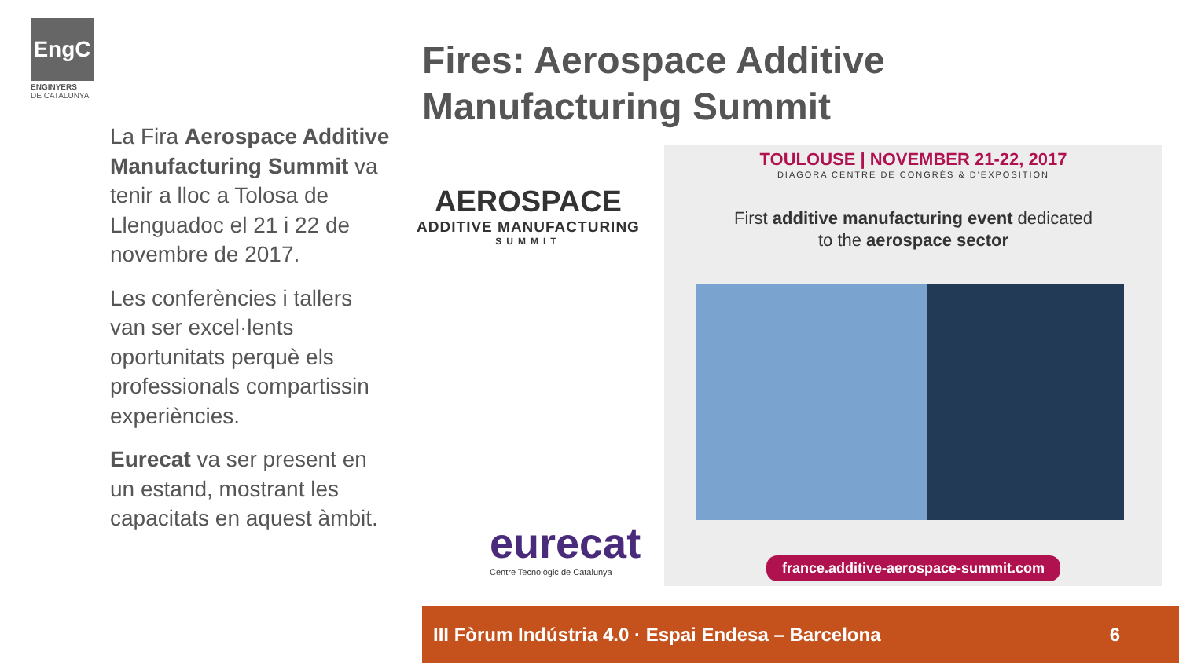EngC
ENGINYERS
DE CATALUNYA
Fires: Aerospace Additive
Manufacturing Summit
La Fira Aerospace Additive Manufacturing Summit va tenir a lloc a Tolosa de Llenguadoc el 21 i 22 de novembre de 2017.
Les conferències i tallers van ser excel·lents oportunitats perquè els professionals compartissin experiències.
Eurecat va ser present en un estand, mostrant les capacitats en aquest àmbit.
AEROSPACE
ADDITIVE MANUFACTURING
SUMMIT
eurecat
Centre Tecnològic de Catalunya
TOULOUSE | NOVEMBER 21-22, 2017
DIAGORA CENTRE DE CONGRÈS & D'EXPOSITION
First additive manufacturing event dedicated
to the aerospace sector
france.additive-aerospace-summit.com
III Fòrum Indústria 4.0 · Espai Endesa – Barcelona 6